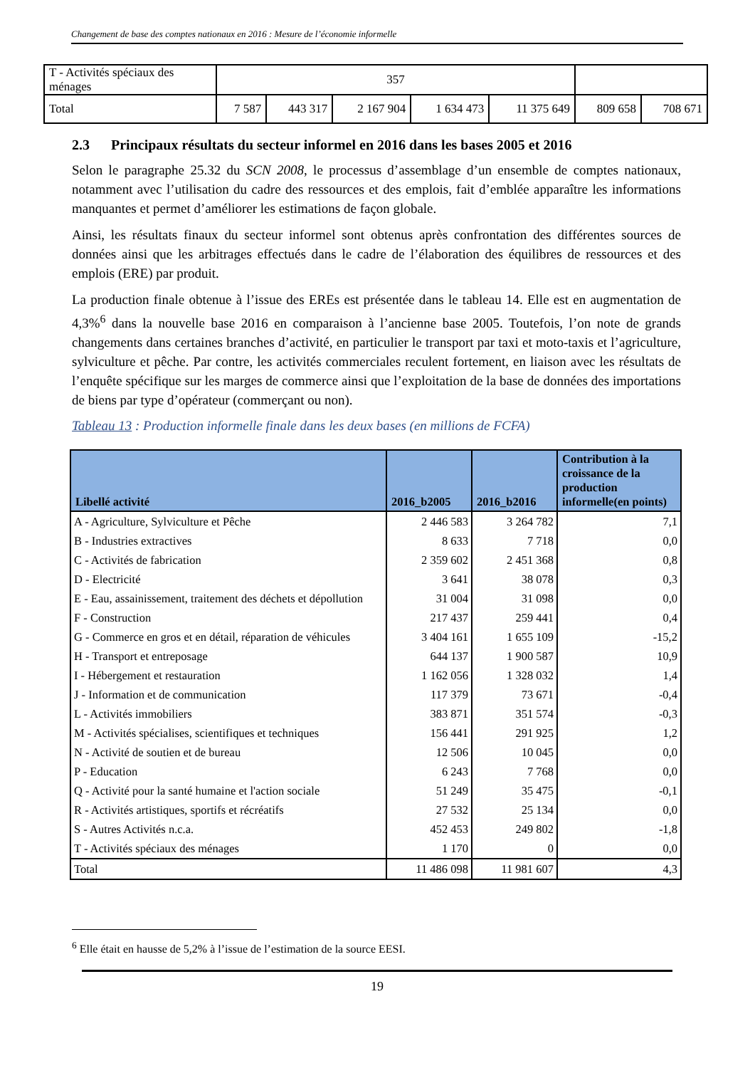Changement de base des comptes nationaux en 2016 : Mesure de l’économie informelle
| T - Activités spéciaux des ménages | 357 | | | | | | |
| Total | 7 587 | 443 317 | 2 167 904 | 1 634 473 | 11 375 649 | 809 658 | 708 671 |
2.3 Principaux résultats du secteur informel en 2016 dans les bases 2005 et 2016
Selon le paragraphe 25.32 du SCN 2008, le processus d’assemblage d’un ensemble de comptes nationaux, notamment avec l’utilisation du cadre des ressources et des emplois, fait d’emblée apparaître les informations manquantes et permet d’améliorer les estimations de façon globale.
Ainsi, les résultats finaux du secteur informel sont obtenus après confrontation des différentes sources de données ainsi que les arbitrages effectués dans le cadre de l’élaboration des équilibres de ressources et des emplois (ERE) par produit.
La production finale obtenue à l’issue des EREs est présentée dans le tableau 14. Elle est en augmentation de 4,3%<sup>6</sup> dans la nouvelle base 2016 en comparaison à l’ancienne base 2005. Toutefois, l’on note de grands changements dans certaines branches d’activité, en particulier le transport par taxi et moto-taxis et l’agriculture, sylviculture et pêche. Par contre, les activités commerciales reculent fortement, en liaison avec les résultats de l’enquête spécifique sur les marges de commerce ainsi que l’exploitation de la base de données des importations de biens par type d’opérateur (commerçant ou non).
Tableau 13 : Production informelle finale dans les deux bases (en millions de FCFA)
| Libellé activité | 2016_b2005 | 2016_b2016 | Contribution à la croissance de la production informelle(en points) |
| --- | --- | --- | --- |
| A - Agriculture, Sylviculture et Pêche | 2 446 583 | 3 264 782 | 7,1 |
| B - Industries extractives | 8 633 | 7 718 | 0,0 |
| C - Activités de fabrication | 2 359 602 | 2 451 368 | 0,8 |
| D - Electricité | 3 641 | 38 078 | 0,3 |
| E - Eau, assainissement, traitement des déchets et dépollution | 31 004 | 31 098 | 0,0 |
| F - Construction | 217 437 | 259 441 | 0,4 |
| G - Commerce en gros et en détail, réparation de véhicules | 3 404 161 | 1 655 109 | -15,2 |
| H - Transport et entreposage | 644 137 | 1 900 587 | 10,9 |
| I - Hébergement et restauration | 1 162 056 | 1 328 032 | 1,4 |
| J - Information et de communication | 117 379 | 73 671 | -0,4 |
| L - Activités immobiliers | 383 871 | 351 574 | -0,3 |
| M - Activités spécialises, scientifiques et techniques | 156 441 | 291 925 | 1,2 |
| N - Activité de soutien et de bureau | 12 506 | 10 045 | 0,0 |
| P - Education | 6 243 | 7 768 | 0,0 |
| Q - Activité pour la santé humaine et l'action sociale | 51 249 | 35 475 | -0,1 |
| R - Activités artistiques, sportifs et récréatifs | 27 532 | 25 134 | 0,0 |
| S - Autres Activités n.c.a. | 452 453 | 249 802 | -1,8 |
| T - Activités spéciaux des ménages | 1 170 | 0 | 0,0 |
| Total | 11 486 098 | 11 981 607 | 4,3 |
<sup>6</sup> Elle était en hausse de 5,2% à l’issue de l’estimation de la source EESI.
19